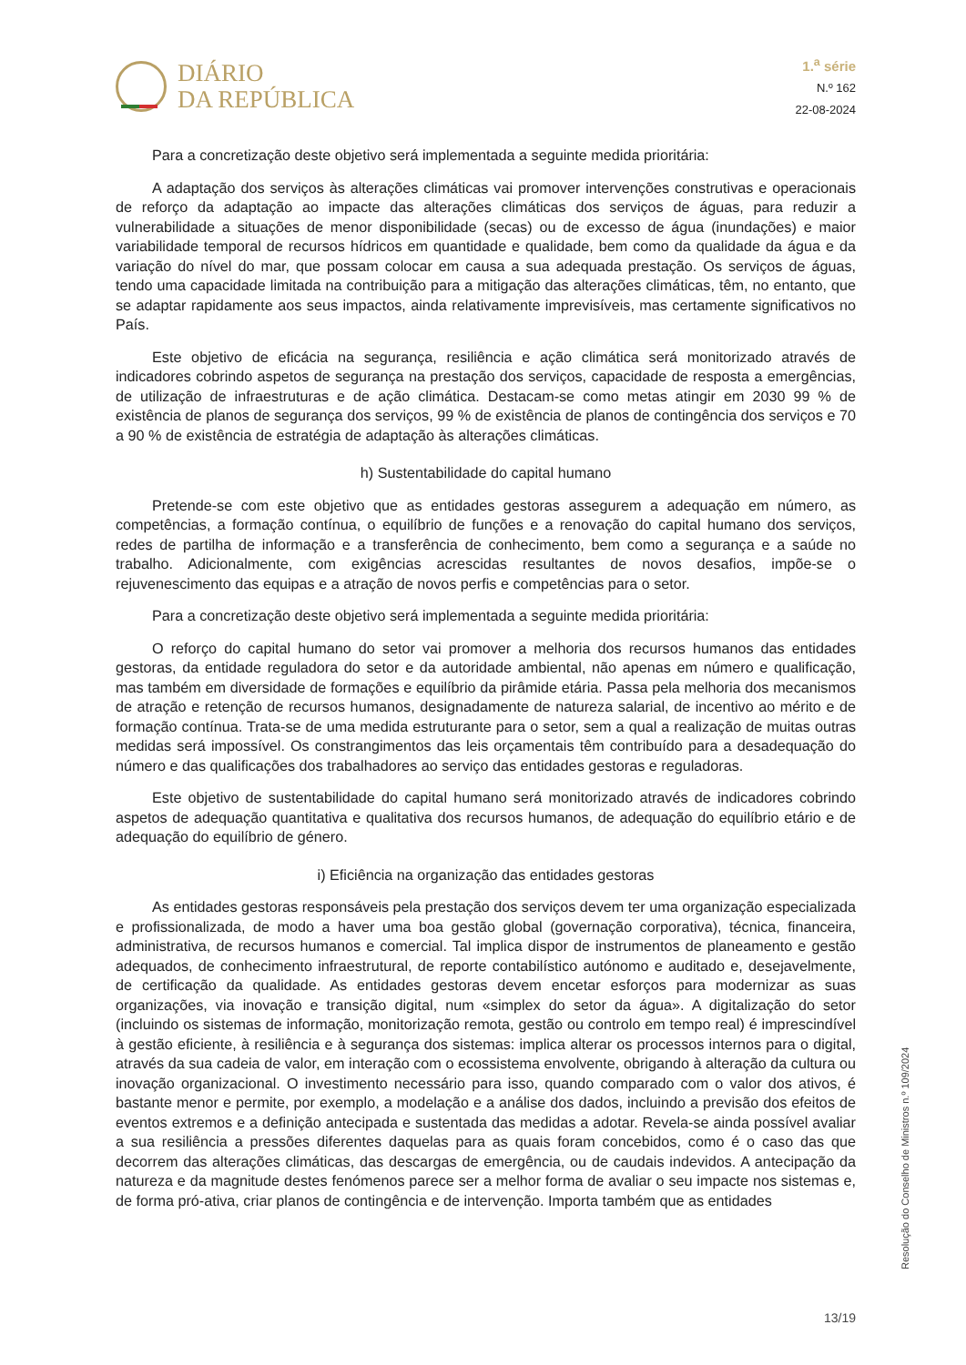DIÁRIO
DA REPÚBLICA
1.<sup>a</sup> série
N.º 162
22-08-2024
Para a concretização deste objetivo será implementada a seguinte medida prioritária:
A adaptação dos serviços às alterações climáticas vai promover intervenções construtivas e operacionais de reforço da adaptação ao impacte das alterações climáticas dos serviços de águas, para reduzir a vulnerabilidade a situações de menor disponibilidade (secas) ou de excesso de água (inundações) e maior variabilidade temporal de recursos hídricos em quantidade e qualidade, bem como da qualidade da água e da variação do nível do mar, que possam colocar em causa a sua adequada prestação. Os serviços de águas, tendo uma capacidade limitada na contribuição para a mitigação das alterações climáticas, têm, no entanto, que se adaptar rapidamente aos seus impactos, ainda relativamente imprevisíveis, mas certamente significativos no País.
Este objetivo de eficácia na segurança, resiliência e ação climática será monitorizado através de indicadores cobrindo aspetos de segurança na prestação dos serviços, capacidade de resposta a emergências, de utilização de infraestruturas e de ação climática. Destacam-se como metas atingir em 2030 99 % de existência de planos de segurança dos serviços, 99 % de existência de planos de contingência dos serviços e 70 a 90 % de existência de estratégia de adaptação às alterações climáticas.
h) Sustentabilidade do capital humano
Pretende-se com este objetivo que as entidades gestoras assegurem a adequação em número, as competências, a formação contínua, o equilíbrio de funções e a renovação do capital humano dos serviços, redes de partilha de informação e a transferência de conhecimento, bem como a segurança e a saúde no trabalho. Adicionalmente, com exigências acrescidas resultantes de novos desafios, impõe-se o rejuvenescimento das equipas e a atração de novos perfis e competências para o setor.
Para a concretização deste objetivo será implementada a seguinte medida prioritária:
O reforço do capital humano do setor vai promover a melhoria dos recursos humanos das entidades gestoras, da entidade reguladora do setor e da autoridade ambiental, não apenas em número e qualificação, mas também em diversidade de formações e equilíbrio da pirâmide etária. Passa pela melhoria dos mecanismos de atração e retenção de recursos humanos, designadamente de natureza salarial, de incentivo ao mérito e de formação contínua. Trata-se de uma medida estruturante para o setor, sem a qual a realização de muitas outras medidas será impossível. Os constrangimentos das leis orçamentais têm contribuído para a desadequação do número e das qualificações dos trabalhadores ao serviço das entidades gestoras e reguladoras.
Este objetivo de sustentabilidade do capital humano será monitorizado através de indicadores cobrindo aspetos de adequação quantitativa e qualitativa dos recursos humanos, de adequação do equilíbrio etário e de adequação do equilíbrio de género.
i) Eficiência na organização das entidades gestoras
As entidades gestoras responsáveis pela prestação dos serviços devem ter uma organização especializada e profissionalizada, de modo a haver uma boa gestão global (governação corporativa), técnica, financeira, administrativa, de recursos humanos e comercial. Tal implica dispor de instrumentos de planeamento e gestão adequados, de conhecimento infraestrutural, de reporte contabilístico autónomo e auditado e, desejavelmente, de certificação da qualidade. As entidades gestoras devem encetar esforços para modernizar as suas organizações, via inovação e transição digital, num «simplex do setor da água». A digitalização do setor (incluindo os sistemas de informação, monitorização remota, gestão ou controlo em tempo real) é imprescindível à gestão eficiente, à resiliência e à segurança dos sistemas: implica alterar os processos internos para o digital, através da sua cadeia de valor, em interação com o ecossistema envolvente, obrigando à alteração da cultura ou inovação organizacional. O investimento necessário para isso, quando comparado com o valor dos ativos, é bastante menor e permite, por exemplo, a modelação e a análise dos dados, incluindo a previsão dos efeitos de eventos extremos e a definição antecipada e sustentada das medidas a adotar. Revela-se ainda possível avaliar a sua resiliência a pressões diferentes daquelas para as quais foram concebidos, como é o caso das que decorrem das alterações climáticas, das descargas de emergência, ou de caudais indevidos. A antecipação da natureza e da magnitude destes fenómenos parece ser a melhor forma de avaliar o seu impacte nos sistemas e, de forma pró-ativa, criar planos de contingência e de intervenção. Importa também que as entidades
Resolução do Conselho de Ministros n.º 109/2024
13/19